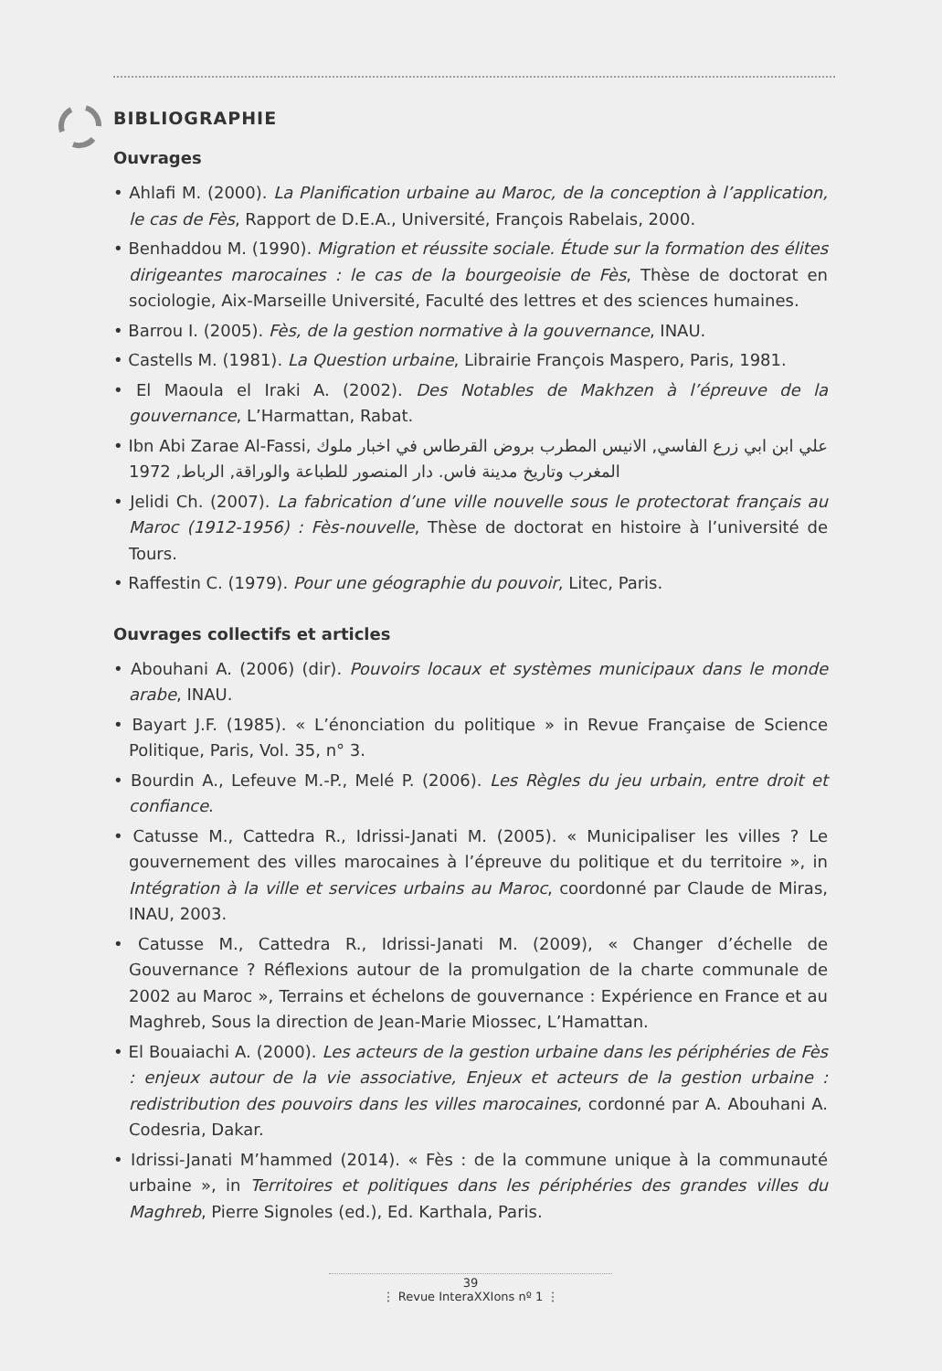BIBLIOGRAPHIE
Ouvrages
• Ahlafi M. (2000). La Planification urbaine au Maroc, de la conception à l’application, le cas de Fès, Rapport de D.E.A., Université, François Rabelais, 2000.
• Benhaddou M. (1990). Migration et réussite sociale. Étude sur la formation des élites dirigeantes marocaines : le cas de la bourgeoisie de Fès, Thèse de doctorat en sociologie, Aix-Marseille Université, Faculté des lettres et des sciences humaines.
• Barrou I. (2005). Fès, de la gestion normative à la gouvernance, INAU.
• Castells M. (1981). La Question urbaine, Librairie François Maspero, Paris, 1981.
• El Maoula el Iraki A. (2002). Des Notables de Makhzen à l’épreuve de la gouvernance, L’Harmattan, Rabat.
• Ibn Abi Zarae Al-Fassi, علي ابن ابي زرع الفاسي, الانيس المطرب بروض القرطاس في اخبار ملوك المغرب وتاريخ مدينة فاس. دار المنصور للطباعة والوراقة, الرباط, 1972
• Jelidi Ch. (2007). La fabrication d’une ville nouvelle sous le protectorat français au Maroc (1912-1956) : Fès-nouvelle, Thèse de doctorat en histoire à l’université de Tours.
• Raffestin C. (1979). Pour une géographie du pouvoir, Litec, Paris.
Ouvrages collectifs et articles
• Abouhani A. (2006) (dir). Pouvoirs locaux et systèmes municipaux dans le monde arabe, INAU.
• Bayart J.F. (1985). « L’énonciation du politique » in Revue Française de Science Politique, Paris, Vol. 35, n° 3.
• Bourdin A., Lefeuve M.-P., Melé P. (2006). Les Règles du jeu urbain, entre droit et confiance.
• Catusse M., Cattedra R., Idrissi-Janati M. (2005). « Municipaliser les villes ? Le gouvernement des villes marocaines à l’épreuve du politique et du territoire », in Intégration à la ville et services urbains au Maroc, coordonné par Claude de Miras, INAU, 2003.
• Catusse M., Cattedra R., Idrissi-Janati M. (2009), « Changer d’échelle de Gouvernance ? Réflexions autour de la promulgation de la charte communale de 2002 au Maroc », Terrains et échelons de gouvernance : Expérience en France et au Maghreb, Sous la direction de Jean-Marie Miossec, L’Hamattan.
• El Bouaiachi A. (2000). Les acteurs de la gestion urbaine dans les périphéries de Fès : enjeux autour de la vie associative, Enjeux et acteurs de la gestion urbaine : redistribution des pouvoirs dans les villes marocaines, cordonné par A. Abouhani A. Codesria, Dakar.
• Idrissi-Janati M’hammed (2014). « Fès : de la commune unique à la communauté urbaine », in Territoires et politiques dans les périphéries des grandes villes du Maghreb, Pierre Signoles (ed.), Ed. Karthala, Paris.
39
⋮ Revue InteraXXIons nº 1 ⋮